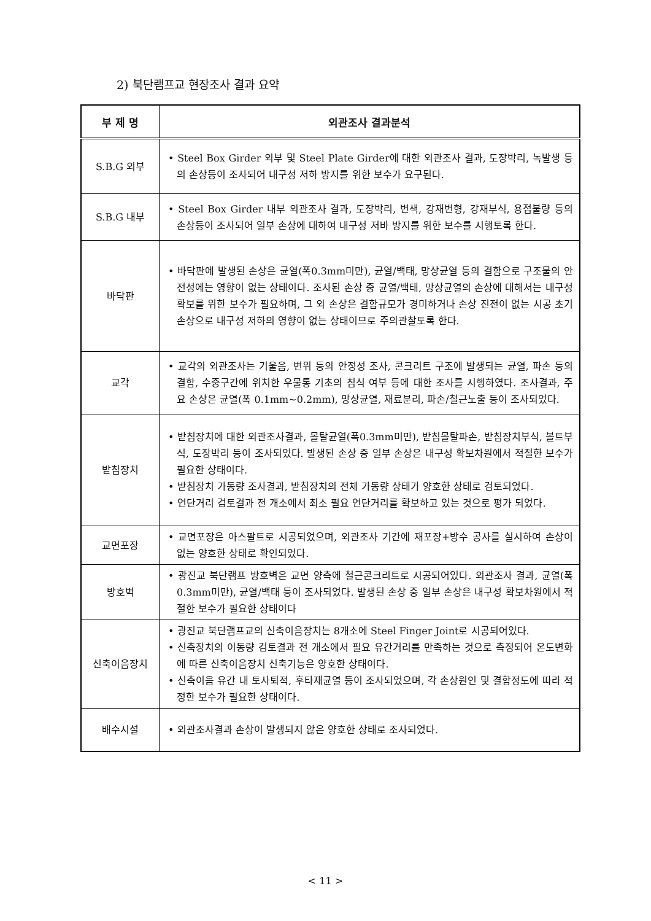2) 북단램프교 현장조사 결과 요약
| 부 제 명 | 외관조사 결과분석 |
| --- | --- |
| S.B.G 외부 | • Steel Box Girder 외부 및 Steel Plate Girder에 대한 외관조사 결과, 도장박리, 녹발생 등의 손상등이 조사되어 내구성 저하 방지를 위한 보수가 요구된다. |
| S.B.G 내부 | • Steel Box Girder 내부 외관조사 결과, 도장박리, 변색, 강재변형, 강재부식, 용접불량 등의 손상등이 조사되어 일부 손상에 대하여 내구성 저바 방지를 위한 보수를 시행토록 한다. |
| 바닥판 | • 바닥판에 발생된 손상은 균열(폭0.3mm미만), 균열/백태, 망상균열 등의 결함으로 구조물의 안전성에는 영향이 없는 상태이다. 조사된 손상 중 균열/백태, 망상균열의 손상에 대해서는 내구성 확보를 위한 보수가 필요하며, 그 외 손상은 결함규모가 경미하거나 손상 진전이 없는 시공 초기 손상으로 내구성 저하의 영향이 없는 상태이므로 주의관찰토록 한다. |
| 교각 | • 교각의 외관조사는 기울음, 변위 등의 안정성 조사, 콘크리트 구조에 발생되는 균열, 파손 등의 결함, 수중구간에 위치한 우물통 기초의 침식 여부 등에 대한 조사를 시행하였다. 조사결과, 주요 손상은 균열(폭 0.1mm~0.2mm), 망상균열, 재료분리, 파손/철근노출 등이 조사되었다. |
| 받침장치 | • 받침장치에 대한 외관조사결과, 몰탈균열(폭0.3mm미만), 받침몰탈파손, 받침장치부식, 볼트부식, 도장박리 등이 조사되었다. 발생된 손상 중 일부 손상은 내구성 확보차원에서 적절한 보수가 필요한 상태이다. • 받침장치 가동량 조사결과, 받침장치의 전체 가동량 상태가 양호한 상태로 검토되었다. • 연단거리 검토결과 전 개소에서 최소 필요 연단거리를 확보하고 있는 것으로 평가 되었다. |
| 교면포장 | • 교면포장은 아스팔트로 시공되었으며, 외관조사 기간에 재포장+방수 공사를 실시하여 손상이 없는 양호한 상태로 확인되었다. |
| 방호벽 | • 광진교 북단램프 방호벽은 교면 양측에 철근콘크리트로 시공되어있다. 외관조사 결과, 균열(폭0.3mm미만), 균열/백태 등이 조사되었다. 발생된 손상 중 일부 손상은 내구성 확보차원에서 적절한 보수가 필요한 상태이다 |
| 신축이음장치 | • 광진교 북단램프교의 신축이음장치는 8개소에 Steel Finger Joint로 시공되어있다. • 신축장치의 이동량 검토결과 전 개소에서 필요 유간거리를 만족하는 것으로 측정되어 온도변화에 따른 신축이음장치 신축기능은 양호한 상태이다. • 신축이음 유간 내 토사퇴적, 후타재균열 등이 조사되었으며, 각 손상원인 및 결함정도에 따라 적정한 보수가 필요한 상태이다. |
| 배수시설 | • 외관조사결과 손상이 발생되지 않은 양호한 상태로 조사되었다. |
< 11 >